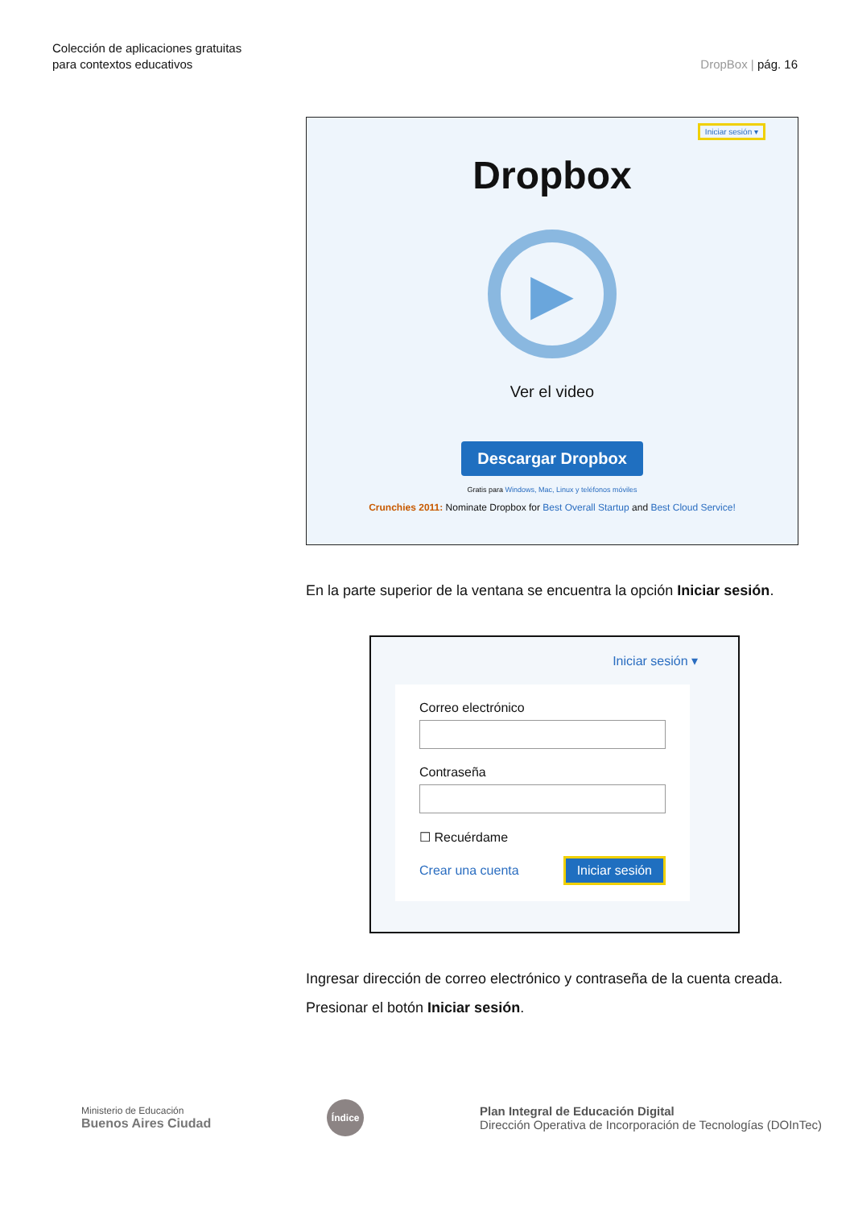Colección de aplicaciones gratuitas
para contextos educativos
DropBox | pág. 16
Iniciar sesión ▾
Dropbox
▶
Ver el video
Descargar Dropbox
Gratis para Windows, Mac, Linux y teléfonos móviles
Crunchies 2011: Nominate Dropbox for Best Overall Startup and Best Cloud Service!
En la parte superior de la ventana se encuentra la opción Iniciar sesión.
Iniciar sesión ▾
Correo electrónico
Contraseña
☐ Recuérdame
Crear una cuenta Iniciar sesión
Ingresar dirección de correo electrónico y contraseña de la cuenta creada. Presionar el botón Iniciar sesión.
Ministerio de Educación
Buenos Aires Ciudad
Índice
Plan Integral de Educación Digital
Dirección Operativa de Incorporación de Tecnologías (DOInTec)